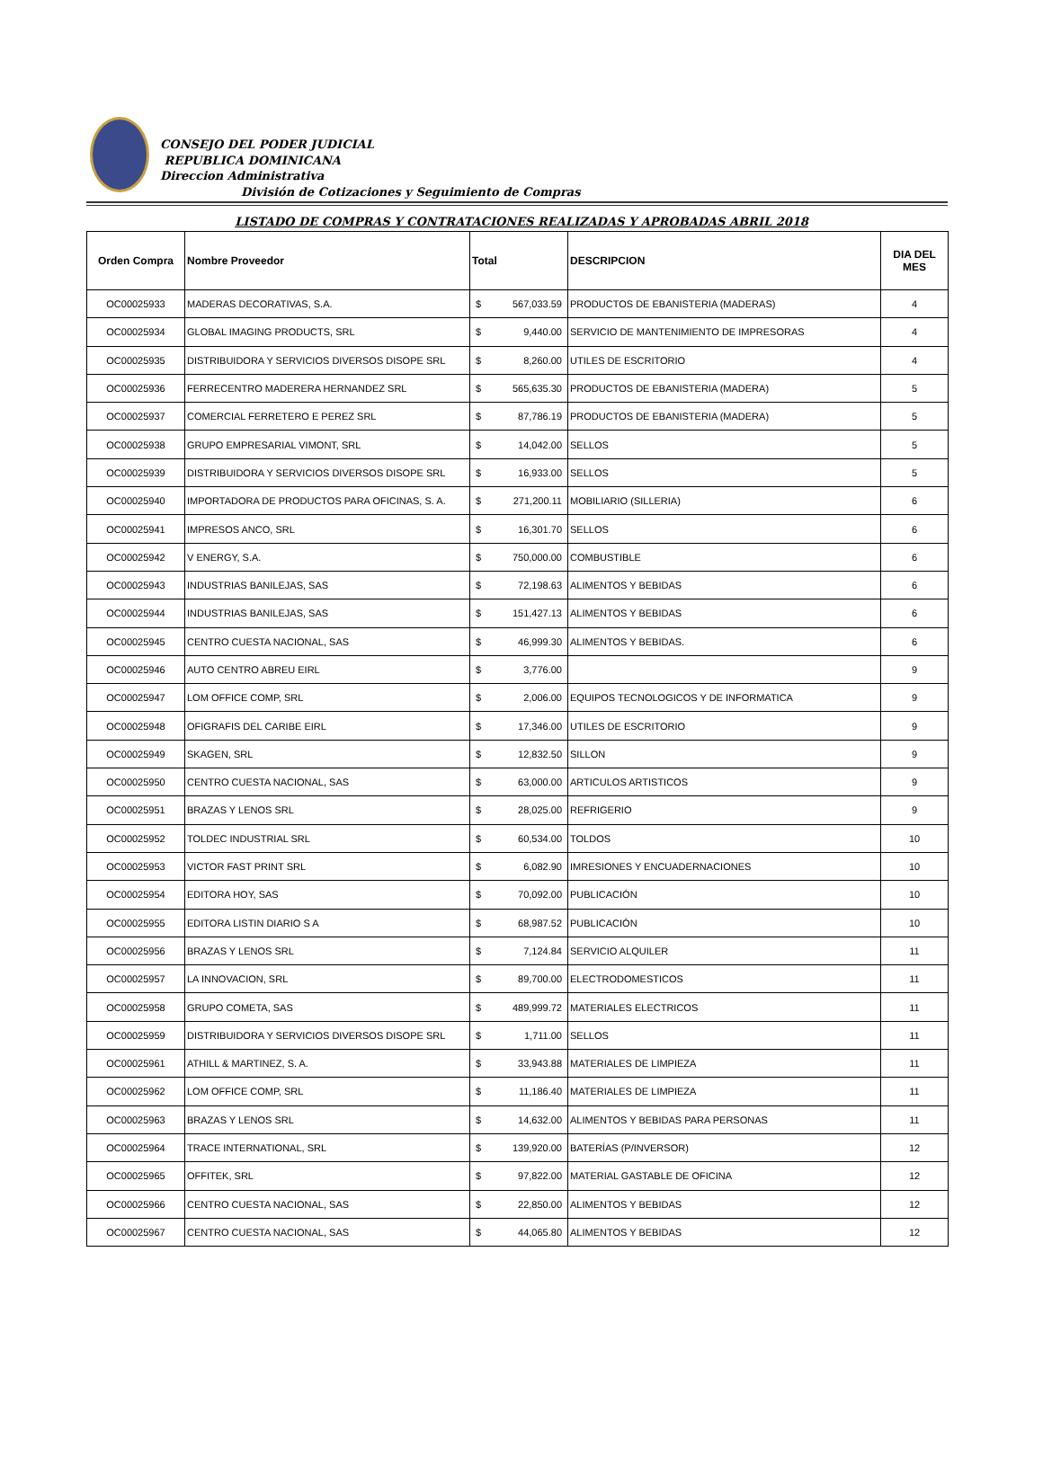CONSEJO DEL PODER JUDICIAL
REPUBLICA DOMINICANA
Direccion Administrativa
División de Cotizaciones y Seguimiento de Compras
LISTADO DE COMPRAS Y CONTRATACIONES REALIZADAS Y APROBADAS ABRIL 2018
| Orden Compra | Nombre Proveedor | Total | DESCRIPCION | DIA DEL MES |
| --- | --- | --- | --- | --- |
| OC00025933 | MADERAS DECORATIVAS, S.A. | $ 567,033.59 | PRODUCTOS DE EBANISTERIA (MADERAS) | 4 |
| OC00025934 | GLOBAL IMAGING PRODUCTS, SRL | $ 9,440.00 | SERVICIO DE MANTENIMIENTO DE IMPRESORAS | 4 |
| OC00025935 | DISTRIBUIDORA Y SERVICIOS DIVERSOS DISOPE SRL | $ 8,260.00 | UTILES DE ESCRITORIO | 4 |
| OC00025936 | FERRECENTRO MADERERA HERNANDEZ SRL | $ 565,635.30 | PRODUCTOS DE EBANISTERIA (MADERA) | 5 |
| OC00025937 | COMERCIAL FERRETERO E PEREZ SRL | $ 87,786.19 | PRODUCTOS DE EBANISTERIA (MADERA) | 5 |
| OC00025938 | GRUPO EMPRESARIAL VIMONT, SRL | $ 14,042.00 | SELLOS | 5 |
| OC00025939 | DISTRIBUIDORA Y SERVICIOS DIVERSOS DISOPE SRL | $ 16,933.00 | SELLOS | 5 |
| OC00025940 | IMPORTADORA DE PRODUCTOS PARA OFICINAS, S. A. | $ 271,200.11 | MOBILIARIO (SILLERIA) | 6 |
| OC00025941 | IMPRESOS ANCO, SRL | $ 16,301.70 | SELLOS | 6 |
| OC00025942 | V ENERGY, S.A. | $ 750,000.00 | COMBUSTIBLE | 6 |
| OC00025943 | INDUSTRIAS BANILEJAS, SAS | $ 72,198.63 | ALIMENTOS Y BEBIDAS | 6 |
| OC00025944 | INDUSTRIAS BANILEJAS, SAS | $ 151,427.13 | ALIMENTOS Y BEBIDAS | 6 |
| OC00025945 | CENTRO CUESTA NACIONAL, SAS | $ 46,999.30 | ALIMENTOS Y BEBIDAS. | 6 |
| OC00025946 | AUTO CENTRO ABREU EIRL | $ 3,776.00 | | 9 |
| OC00025947 | LOM OFFICE COMP, SRL | $ 2,006.00 | EQUIPOS TECNOLOGICOS Y DE INFORMATICA | 9 |
| OC00025948 | OFIGRAFIS DEL CARIBE EIRL | $ 17,346.00 | UTILES DE ESCRITORIO | 9 |
| OC00025949 | SKAGEN, SRL | $ 12,832.50 | SILLON | 9 |
| OC00025950 | CENTRO CUESTA NACIONAL, SAS | $ 63,000.00 | ARTICULOS ARTISTICOS | 9 |
| OC00025951 | BRAZAS Y LENOS SRL | $ 28,025.00 | REFRIGERIO | 9 |
| OC00025952 | TOLDEC INDUSTRIAL SRL | $ 60,534.00 | TOLDOS | 10 |
| OC00025953 | VICTOR FAST PRINT SRL | $ 6,082.90 | IMRESIONES Y ENCUADERNACIONES | 10 |
| OC00025954 | EDITORA HOY, SAS | $ 70,092.00 | PUBLICACIÓN | 10 |
| OC00025955 | EDITORA LISTIN DIARIO S A | $ 68,987.52 | PUBLICACIÓN | 10 |
| OC00025956 | BRAZAS Y LENOS SRL | $ 7,124.84 | SERVICIO ALQUILER | 11 |
| OC00025957 | LA INNOVACION, SRL | $ 89,700.00 | ELECTRODOMESTICOS | 11 |
| OC00025958 | GRUPO COMETA, SAS | $ 489,999.72 | MATERIALES ELECTRICOS | 11 |
| OC00025959 | DISTRIBUIDORA Y SERVICIOS DIVERSOS DISOPE SRL | $ 1,711.00 | SELLOS | 11 |
| OC00025961 | ATHILL & MARTINEZ, S. A. | $ 33,943.88 | MATERIALES DE LIMPIEZA | 11 |
| OC00025962 | LOM OFFICE COMP, SRL | $ 11,186.40 | MATERIALES DE LIMPIEZA | 11 |
| OC00025963 | BRAZAS Y LENOS SRL | $ 14,632.00 | ALIMENTOS Y BEBIDAS PARA PERSONAS | 11 |
| OC00025964 | TRACE INTERNATIONAL, SRL | $ 139,920.00 | BATERÍAS (P/INVERSOR) | 12 |
| OC00025965 | OFFITEK, SRL | $ 97,822.00 | MATERIAL GASTABLE DE OFICINA | 12 |
| OC00025966 | CENTRO CUESTA NACIONAL, SAS | $ 22,850.00 | ALIMENTOS Y BEBIDAS | 12 |
| OC00025967 | CENTRO CUESTA NACIONAL, SAS | $ 44,065.80 | ALIMENTOS Y BEBIDAS | 12 |